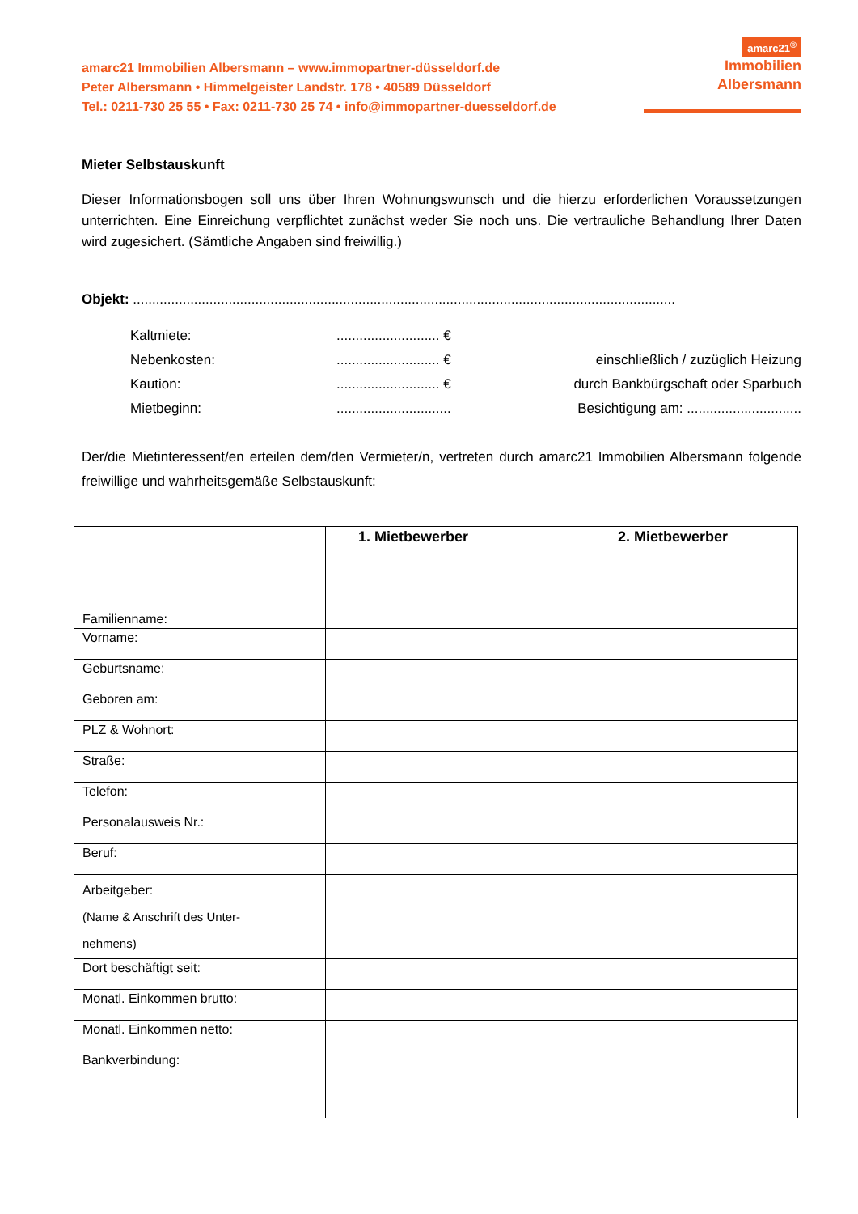amarc21 Immobilien Albersmann – www.immopartner-düsseldorf.de
Peter Albersmann • Himmelgeister Landstr. 178 • 40589 Düsseldorf
Tel.: 0211-730 25 55 • Fax: 0211-730 25 74 • info@immopartner-duesseldorf.de
amarc21<sup>®</sup>
Immobilien
Albersmann
Mieter Selbstauskunft
Dieser Informationsbogen soll uns über Ihren Wohnungswunsch und die hierzu erforderlichen Voraussetzungen unterrichten. Eine Einreichung verpflichtet zunächst weder Sie noch uns. Die vertrauliche Behandlung Ihrer Daten wird zugesichert. (Sämtliche Angaben sind freiwillig.)
Objekt: ..............................................................................................................................................
Kaltmiete:........................... € Nebenkosten:........................... € einschließlich / zuzüglich Heizung Kaution:........................... € durch Bankbürgschaft oder Sparbuch Mietbeginn:.............................. Besichtigung am: ..............................
Der/die Mietinteressent/en erteilen dem/den Vermieter/n, vertreten durch amarc21 Immobilien Albersmann folgende freiwillige und wahrheitsgemäße Selbstauskunft:
| | 1. Mietbewerber | 2. Mietbewerber |
| --- | --- | --- |
| Familienname: | | |
| Vorname: | | |
| Geburtsname: | | |
| Geboren am: | | |
| PLZ & Wohnort: | | |
| Straße: | | |
| Telefon: | | |
| Personalausweis Nr.: | | |
| Beruf: | | |
| Arbeitgeber: (Name & Anschrift des Unter- nehmens) | | |
| Dort beschäftigt seit: | | |
| Monatl. Einkommen brutto: | | |
| Monatl. Einkommen netto: | | |
| Bankverbindung: | | |